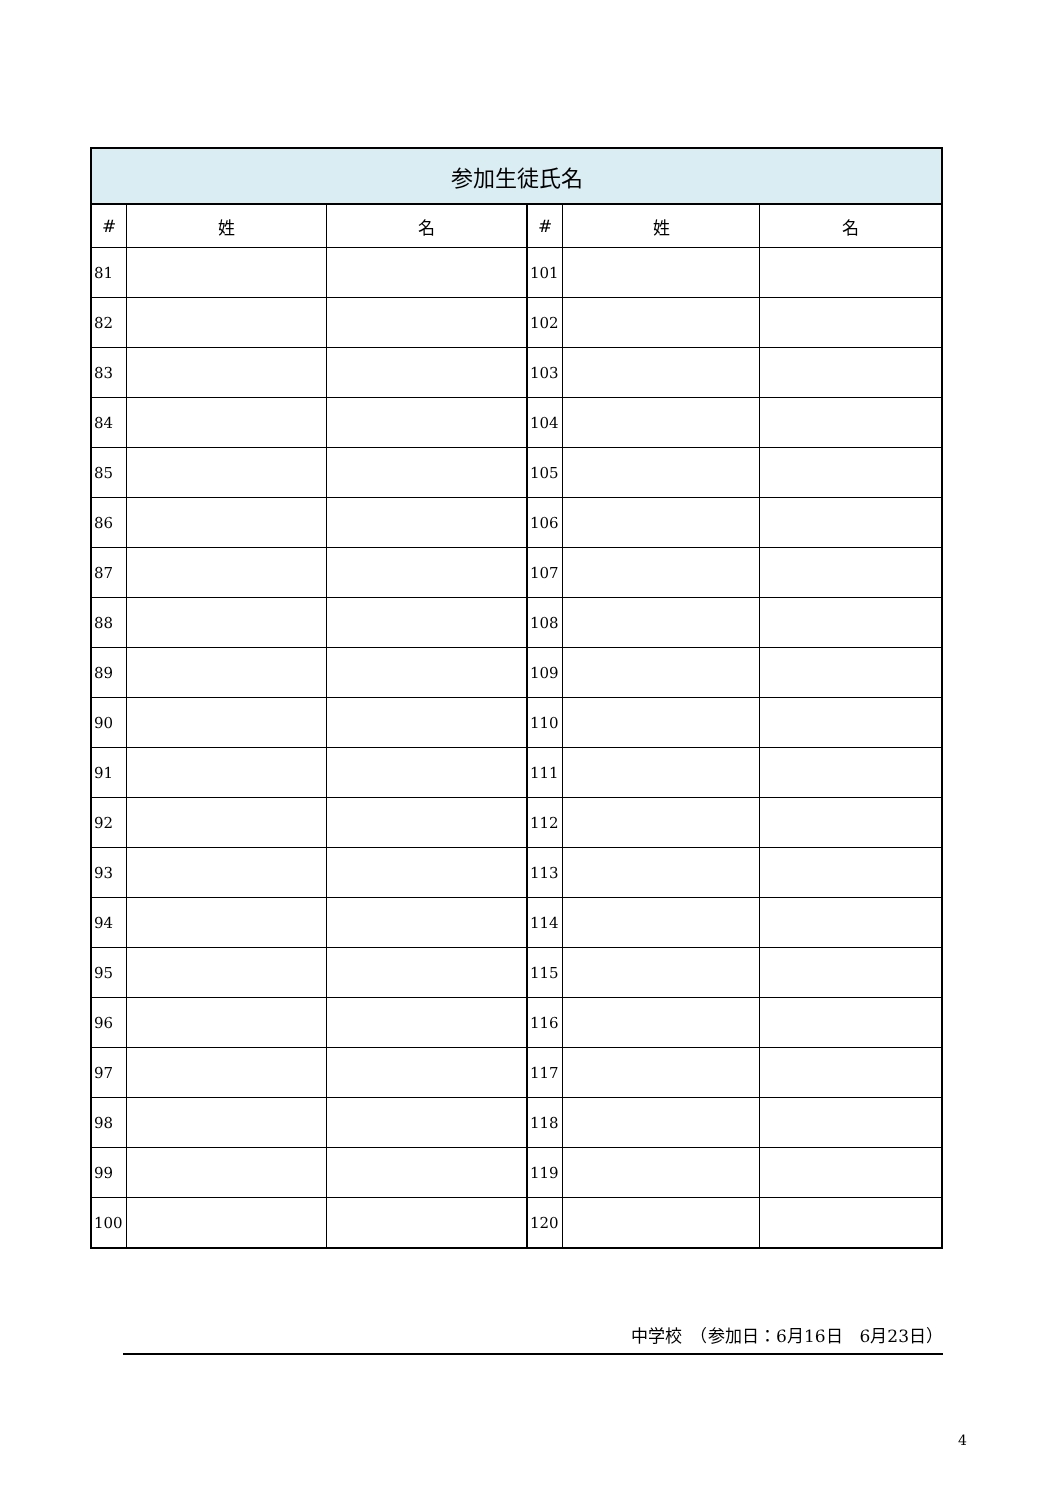| 参加生徒氏名 | | | | | |
| --- | --- | --- | --- | --- | --- |
| # | 姓 | 名 | # | 姓 | 名 |
| 81 | | | 101 | | |
| 82 | | | 102 | | |
| 83 | | | 103 | | |
| 84 | | | 104 | | |
| 85 | | | 105 | | |
| 86 | | | 106 | | |
| 87 | | | 107 | | |
| 88 | | | 108 | | |
| 89 | | | 109 | | |
| 90 | | | 110 | | |
| 91 | | | 111 | | |
| 92 | | | 112 | | |
| 93 | | | 113 | | |
| 94 | | | 114 | | |
| 95 | | | 115 | | |
| 96 | | | 116 | | |
| 97 | | | 117 | | |
| 98 | | | 118 | | |
| 99 | | | 119 | | |
| 100 | | | 120 | | |
中学校　（参加日：6月16日　6月23日）
4